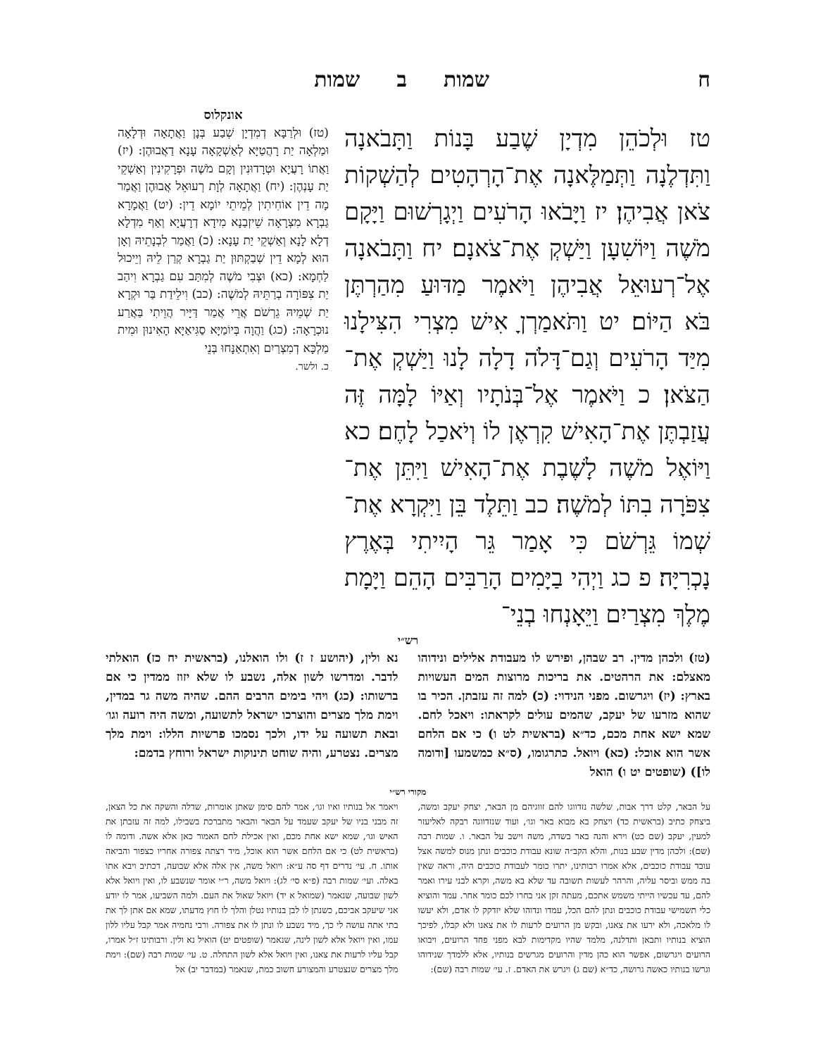ח שמות ב שמות
טז וּלְכֹהֵן מִדְיָן שֶׁבַע בָּנוֹת וַתָּבֹאנָה וַתִּדְלֶנָה וַתְּמַלֶּאנָה אֶת־הָרְהָטִים לְהַשְׁקוֹת צֹאן אֲבִיהֶן׃ יז וַיָּבֹאוּ הָרֹעִים וַיְגָרְשׁוּם וַיָּקָם מֹשֶׁה וַיּוֹשִׁעָן וַיַּשְׁקְ אֶת־צֹאנָם׃ יח וַתָּבֹאנָה אֶל־רְעוּאֵל אֲבִיהֶן וַיֹּאמֶר מַדּוּעַ מִהַרְתֶּן בֹּא הַיּוֹם׃ יט וַתֹּאמַרְןָ אִישׁ מִצְרִי הִצִּילָנוּ מִיַּד הָרֹעִים וְגַם־דָּלֹה דָלָה לָנוּ וַיַּשְׁקְ אֶת־הַצֹּאן׃ כ וַיֹּאמֶר אֶל־בְּנֹתָיו וְאַיּוֹ לָמָּה זֶּה עֲזַבְתֶּן אֶת־הָאִישׁ קִרְאֶן לוֹ וְיֹאכַל לָחֶם׃ כא וַיּוֹאֶל מֹשֶׁה לָשֶׁבֶת אֶת־הָאִישׁ וַיִּתֵּן אֶת־צִפֹּרָה בִתּוֹ לְמֹשֶׁה׃ כב וַתֵּלֶד בֵּן וַיִּקְרָא אֶת־שְׁמוֹ גֵּרְשֹׁם כִּי אָמַר גֵּר הָיִיתִי בְּאֶרֶץ נָכְרִיָּה׃ פ כג וַיְהִי בַיָּמִים הָרַבִּים הָהֵם וַיָּמָת מֶלֶךְ מִצְרַיִם וַיֵּאָנְחוּ בְנֵי־
אונקלוס
(טז) וּלְרַבָּא דְמִדְיָן שְׁבַע בְּנָן וַאֲתָאָה וּדְלָאָה וּמַלְאָה יַת רָהֲטַיָּא לְאַשְׁקָאָה עָנָא דַאֲבוּהֶן: (יז) וַאֲתוֹ רָעֲיָא וּטְרָדוּנִין וְקָם מֹשֶׁה וּפְרָקִינִין וְאַשְׁקֵי יַת עָנְהֶן: (יח) וַאֲתָאָה לְוָת רְעוּאֵל אֲבוּהֶן וַאֲמַר מָה דֵין אוֹחִיתִין לְמֵיתֵי יוֹמָא דֵין: (יט) וַאֲמָרָא גַבְרָא מִצְרָאָה שֵׁיזְבַנָא מִידָא דְרָעֲיָא וְאַף מִדְלָא דְלָא לָנָא וְאַשְׁקֵי יַת עָנָא: (כ) וַאֲמַר לִבְנָתֵיהּ וְאָן הוּא לְמָא דֵין שְׁבַקְתּוּן יַת גַבְרָא קְרַן לֵיהּ וְיֵיכוּל לַחְמָא: (כא) וּצְבִי מֹשֶׁה לְמִתַּב עִם גַבְרָא וִיהַב יַת צִפּוֹרָה בְרַתֵּיהּ לְמֹשֶׁה: (כב) וִילֵידַת בַּר וּקְרָא יַת שְׁמֵיהּ גֵרְשֹׁם אֲרֵי אֲמַר דַּיָּיר הֲוֵיתִי בַּאֲרַע נוּכְרָאָה: (כג) וַהֲוָה בְּיוֹמַיָּא סַגִּיאַיָּא הָאִינוּן וּמִית מַלְכָּא דְמִצְרַיִם וְאִתְאַנָּחוּ בְּנֵי
כ. ולשר.
רש״י
(טז) ולכהן מדין. רב שבהן, ופירש לו מעבודת אלילים ונידוהו מאצלם: את הרהטים. את בריכות מרוצות המים העשויות בארץ: (יז) ויגרשום. מפני הנידוי: (כ) למה זה עזבתן. הכיר בו שהוא מזרעו של יעקב, שהמים עולים לקראתו: ויאכל לחם. שמא ישא אחת מכם, כד״א (בראשית לט ו) כי אם הלחם אשר הוא אוכל: (כא) ויואל. כתרגומו, (ס״א כמשמעו [ודומה לו]) (שופטים יט ו) הואל
נא ולין, (יהושע ז ז) ולו הואלנו, (בראשית יח כז) הואלתי לדבר. ומדרשו לשון אלה, נשבע לו שלא יזוז ממדין כי אם ברשותו: (כג) ויהי בימים הרבים ההם. שהיה משה גר במדין, וימת מלך מצרים והוצרכו ישראל לתשועה, ומשה היה רועה וגו׳ ובאת תשועה על ידו, ולכך נסמכו פרשיות הללו: וימת מלך מצרים. נצטרע, והיה שוחט תינוקות ישראל ורוחץ בדמם:
מקורי רש״י
על הבאר, קלט דרך אבות, שלשה נזדווגו להם זווגיהם מן הבאר, יצחק יעקב ומשה, ביצחק כתיב (בראשית כד) ויצחק בא מבוא באר וגו׳, ועוד שנזדווגה רבקה לאליעזר למעין, יעקב (שם כט) וירא והנה באר בשדה, משה וישב על הבאר. ו. שמות רבה (שם): ולכהן מדין שבע בנות, והלא הקב״ה שונא עבודת כוכבים ונתן מנוס למשה אצל עובד עבודת כוכבים, אלא אמרו רבותינו, יתרו כומר לעבודת כוכבים היה, וראה שאין בה ממש וביסר עליה, והרהר לעשות תשובה עד שלא בא משה, וקרא לבני עירו ואמר להם, עד עכשיו הייתי משמש אתכם, מעתה זקן אני בחרו לכם כומר אחר. עמד והוציא כלי תשמישי עבודת כוכבים ונתן להם הכל, עמדו ונדוהו שלא יזדקק לו אדם, ולא יעשו לו מלאכה, ולא ירעו את צאנו, ובקש מן הרועים לרעות לו את צאנו ולא קבלו, לפיכך הוציא בנותיו ותבאן ותדלנה, מלמד שהיו מקדימות לבא מפני פחד הרועים, ויבואו הרועים ויגרשום, אפשר הוא כהן מדין והרועים מגרשים בנותיו, אלא ללמדך שנידוהו וגרשו בנותיו כאשה גרושה, כד״א (שם ג) ויגרש את האדם. ז. עי׳ שמות רבה (שם):
ויאמר אל בנותיו ואיו וגו׳, אמר להם סימן שאתן אומרות, שדלה והשקה את כל הצאן, זה מבני בניו של יעקב שעמד על הבאר והבאר מתברכת בשבילו, למה זה עזבתן את האיש וגו׳, שמא ישא אחת מכם, ואין אכילת לחם האמור כאן אלא אשה. ודומה לו (בראשית לט) כי אם הלחם אשר הוא אוכל, מיד רצתה צפורה אחריו כצפור והביאה אותו. ח. עי׳ נדרים דף סה ע״א: ויואל משה, אין אלה אלא שבועה, דכתיב ויבא אתו באלה. ועי׳ שמות רבה (פ״א סי׳ לג): ויואל משה, ר״י אומר שנשבע לו, ואין ויואל אלא לשון שבועה, שנאמר (שמואל א יד) ויואל שאול את העם. ולמה השביעו, אמר לו יודע אני שיעקב אביכם, כשנתן לו לבן בנותיו נטלן והלך לו חוץ מדעתו, שמא אם אתן לך את בתי אתה עושה לי כך, מיד נשבע לו ונתן לו את צפורה. ורבי נחמיה אמר קבל עליו ללון עמו, ואין ויואל אלא לשון לינה, שנאמר (שופטים יט) הואיל נא ולין. ורבותינו ז״ל אמרו, קבל עליו לרעות את צאנו, ואין ויואל אלא לשון התחלה. ט. עי׳ שמות רבה (שם): וימת מלך מצרים שנצטרע והמצורע חשוב כמת, שנאמר (במדבר יב) אל